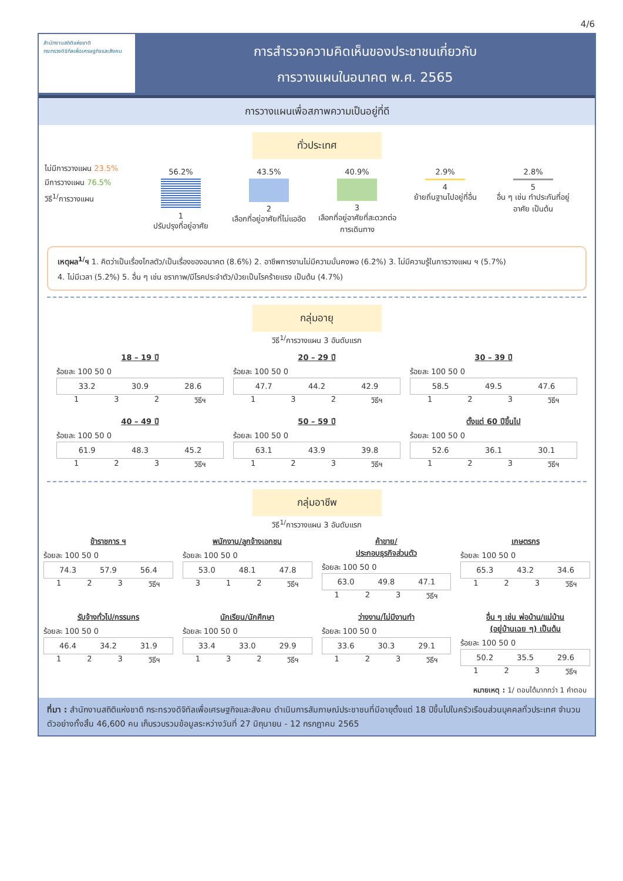4/6
สำนักงานสถิติแห่งชาติ
กระทรวงดิจิทัลเพื่อเศรษฐกิจและสังคม
การสำรวจความคิดเห็นของประชาชนเกี่ยวกับ
การวางแผนในอนาคต พ.ศ. 2565
การวางแผนเพื่อสภาพความเป็นอยู่ที่ดี
ทั่วประเทศ
ไม่มีการวางแผน 23.5%
มีการวางแผน 76.5%
วิธี<sup>1/</sup>การวางแผน
56.2%
1
ปรับปรุงที่อยู่อาศัย
43.5%
2
เลือกที่อยู่อาศัยที่ไม่แออัด
40.9%
3
เลือกที่อยู่อาศัยที่สะดวกต่อการเดินทาง
2.9%
4
ย้ายถิ่นฐานไปอยู่ที่อื่น
2.8%
5
อื่น ๆ เช่น ทำประกันที่อยู่อาศัย เป็นต้น
เหตุผล<sup>1/</sup>ฯ 1. คิดว่าเป็นเรื่องไกลตัว/เป็นเรื่องของอนาคต (8.6%) 2. อาชีพการงานไม่มีความมั่นคงพอ (6.2%) 3. ไม่มีความรู้ในการวางแผน ฯ (5.7%)
4. ไม่มีเวลา (5.2%) 5. อื่น ๆ เช่น ชราภาพ/มีโรคประจำตัว/ป่วยเป็นโรคร้ายแรง เป็นต้น (4.7%)
กลุ่มอายุ
วิธี<sup>1/</sup>การวางแผน 3 อันดับแรก
18 – 19 ปี
ร้อยละ 100 50 0
33.2 30.9 28.6
1 3 2 วิธีฯ
20 – 29 ปี
ร้อยละ 100 50 0
47.7 44.2 42.9
1 3 2 วิธีฯ
30 – 39 ปี
ร้อยละ 100 50 0
58.5 49.5 47.6
1 2 3 วิธีฯ
40 – 49 ปี
ร้อยละ 100 50 0
61.9 48.3 45.2
1 2 3 วิธีฯ
50 – 59 ปี
ร้อยละ 100 50 0
63.1 43.9 39.8
1 2 3 วิธีฯ
ตั้งแต่ 60 ปีขึ้นไป
ร้อยละ 100 50 0
52.6 36.1 30.1
1 2 3 วิธีฯ
กลุ่มอาชีพ
วิธี<sup>1/</sup>การวางแผน 3 อันดับแรก
ข้าราชการ ฯ
ร้อยละ 100 50 0
74.3 57.9 56.4
1 2 3 วิธีฯ
พนักงาน/ลูกจ้างเอกชน
ร้อยละ 100 50 0
53.0 48.1 47.8
3 1 2 วิธีฯ
ค้าขาย/
ประกอบธุรกิจส่วนตัว
ร้อยละ 100 50 0
63.0 49.8 47.1
1 2 3 วิธีฯ
เกษตรกร
ร้อยละ 100 50 0
65.3 43.2 34.6
1 2 3 วิธีฯ
รับจ้างทั่วไป/กรรมกร
ร้อยละ 100 50 0
46.4 34.2 31.9
1 2 3 วิธีฯ
นักเรียน/นักศึกษา
ร้อยละ 100 50 0
33.4 33.0 29.9
1 3 2 วิธีฯ
ว่างงาน/ไม่มีงานทำ
ร้อยละ 100 50 0
33.6 30.3 29.1
1 2 3 วิธีฯ
อื่น ๆ เช่น พ่อบ้าน/แม่บ้าน
(อยู่บ้านเฉย ๆ) เป็นต้น
ร้อยละ 100 50 0
50.2 35.5 29.6
1 2 3 วิธีฯ
หมายเหตุ : 1/ ตอบได้มากกว่า 1 คำตอบ
ที่มา : สำนักงานสถิติแห่งชาติ กระทรวงดิจิทัลเพื่อเศรษฐกิจและสังคม ดำเนินการสัมภาษณ์ประชาชนที่มีอายุตั้งแต่ 18 ปีขึ้นไปในครัวเรือนส่วนบุคคลทั่วประเทศ จำนวนตัวอย่างทั้งสิ้น 46,600 คน เก็บรวบรวมข้อมูลระหว่างวันที่ 27 มิถุนายน - 12 กรกฎาคม 2565